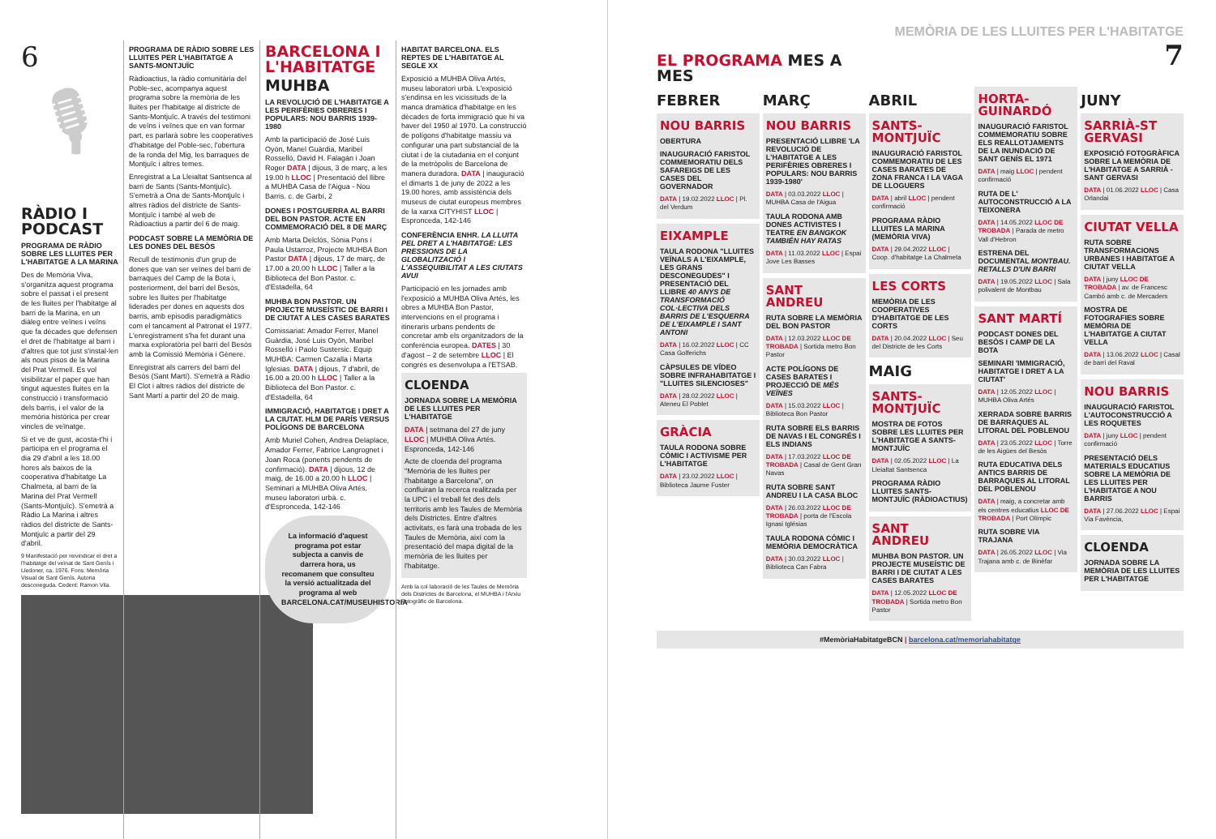6
🎙
RÀDIO I PODCAST
PROGRAMA DE RÀDIO SOBRE LES LLUITES PER L'HABITATGE A LA MARINA
Des de Memòria Viva, s'organitza aquest programa sobre el passat i el present de les lluites per l'habitatge al barri de la Marina, en un diàleg entre veïnes i veïns que fa dècades que defensen el dret de l'habitatge al barri i d'altres que tot just s'instal·len als nous pisos de la Marina del Prat Vermell. Es vol visibilitzar el paper que han tingut aquestes lluites en la construcció i transformació dels barris, i el valor de la memòria històrica per crear vincles de veïnatge.
Si et ve de gust, acosta-t'hi i participa en el programa el dia 29 d'abril a les 18.00 hores als baixos de la cooperativa d'habitatge La Chalmeta, al barri de la Marina del Prat Vermell (Sants-Montjuïc). S'emetrà a Ràdio La Marina i altres ràdios del districte de Sants-Montjuïc a partir del 29 d'abril.
9 Manifestació per reivindicar el dret a l'habitatge del veïnat de Sant Genís i Lledoner, ca. 1976. Fons: Memòria Visual de Sant Genís. Autoria desconeguda. Cedent: Ramon Vila.
PROGRAMA DE RÀDIO SOBRE LES LLUITES PER L'HABITATGE A SANTS-MONTJUÏC
Ràdioactius, la ràdio comunitària del Poble-sec, acompanya aquest programa sobre la memòria de les lluites per l'habitatge al districte de Sants-Montjuïc. A través del testimoni de veïns i veïnes que en van formar part, es parlarà sobre les cooperatives d'habitatge del Poble-sec, l'obertura de la ronda del Mig, les barraques de Montjuïc i altres temes.
Enregistrat a La Lleialtat Santsenca al barri de Sants (Sants-Montjuïc). S'emetrà a Ona de Sants-Montjuïc i altres ràdios del districte de Sants-Montjuïc i també al web de Ràdioactius a partir del 6 de maig.
PODCAST SOBRE LA MEMÒRIA DE LES DONES DEL BESÒS
Recull de testimonis d'un grup de dones que van ser veïnes del barri de barraques del Camp de la Bota i, posteriorment, del barri del Besòs, sobre les lluites per l'habitatge liderades per dones en aquests dos barris, amb episodis paradigmàtics com el tancament al Patronat el 1977. L'enregistrament s'ha fet durant una marxa exploratòria pel barri del Besòs amb la Comissió Memòria i Gènere.
Enregistrat als carrers del barri del Besòs (Sant Martí). S'emetrà a Ràdio El Clot i altres ràdios del districte de Sant Martí a partir del 20 de maig.
BARCELONA I L'HABITATGE
MUHBA
LA REVOLUCIÓ DE L'HABITATGE A LES PERIFÈRIES OBRERES I POPULARS: NOU BARRIS 1939-1980
Amb la participació de José Luis Oyón, Manel Guàrdia, Maribel Rosselló, David H. Falagán i Joan Roger DATA | dijous, 3 de març, a les 19.00 h LLOC | Presentació del llibre a MUHBA Casa de l'Aigua - Nou Barris. c. de Garbí, 2
DONES I POSTGUERRA AL BARRI DEL BON PASTOR. ACTE EN COMMEMORACIÓ DEL 8 DE MARÇ
Amb Marta Delclós, Sònia Pons i Paula Ustarroz, Projecte MUHBA Bon Pastor DATA | dijous, 17 de març, de 17.00 a 20.00 h LLOC | Taller a la Biblioteca del Bon Pastor. c. d'Estadella, 64
MUHBA BON PASTOR. UN PROJECTE MUSEÍSTIC DE BARRI I DE CIUTAT A LES CASES BARATES
Comissariat: Amador Ferrer, Manel Guàrdia, José Luis Oyón, Maribel Rosselló i Paolo Sustersic. Equip MUHBA: Carmen Cazalla i Marta Iglesias. DATA | dijous, 7 d'abril, de 16.00 a 20.00 h LLOC | Taller a la Biblioteca del Bon Pastor. c. d'Estadella, 64
IMMIGRACIÓ, HABITATGE I DRET A LA CIUTAT. HLM DE PARÍS VERSUS POLÍGONS DE BARCELONA
Amb Muriel Cohen, Andrea Delaplace, Amador Ferrer, Fabrice Langrognet i Joan Roca (ponents pendents de confirmació). DATA | dijous, 12 de maig, de 16.00 a 20.00 h LLOC | Seminari a MUHBA Oliva Artés, museu laboratori urbà. c. d'Espronceda, 142-146
La informació d'aquest programa pot estar subjecta a canvis de darrera hora, us recomanem que consulteu la versió actualitzada del programa al web BARCELONA.CAT/MUSEUHISTORIA
HABITAT BARCELONA. ELS REPTES DE L'HABITATGE AL SEGLE XX
Exposició a MUHBA Oliva Artés, museu laboratori urbà. L'exposició s'endinsa en les vicissituds de la manca dramàtica d'habitatge en les dècades de forta immigració que hi va haver del 1950 al 1970. La construcció de polígons d'habitatge massiu va configurar una part substancial de la ciutat i de la ciutadania en el conjunt de la metròpolis de Barcelona de manera duradora. DATA | inauguració el dimarts 1 de juny de 2022 a les 19.00 hores, amb assistència dels museus de ciutat europeus membres de la xarxa CITYHIST LLOC | Espronceda, 142-146
CONFERÈNCIA ENHR. LA LLUITA PEL DRET A L'HABITATGE: LES PRESSIONS DE LA GLOBALITZACIÓ I L'ASSEQUIBILITAT A LES CIUTATS AVUI
Participació en les jornades amb l'exposició a MUHBA Oliva Artés, les obres a MUHBA Bon Pastor, intervencions en el programa i itineraris urbans pendents de concretar amb els organitzadors de la conferència europea. DATES | 30 d'agost – 2 de setembre LLOC | El congrés es desenvolupa a l'ETSAB.
CLOENDA
JORNADA SOBRE LA MEMÒRIA DE LES LLUITES PER L'HABITATGE
DATA | setmana del 27 de juny LLOC | MUHBA Oliva Artés. Espronceda, 142-146
Acte de cloenda del programa "Memòria de les lluites per l'habitatge a Barcelona", on confluiran la recerca realitzada per la UPC i el treball fet des dels territoris amb les Taules de Memòria dels Districtes. Entre d'altres activitats, es farà una trobada de les Taules de Memòria, així com la presentació del mapa digital de la memòria de les lluites per l'habitatge.
Amb la col·laboració de les Taules de Memòria dels Districtes de Barcelona, el MUHBA i l'Arxiu Fotogràfic de Barcelona.
EL PROGRAMA MES A MES
MEMÒRIA DE LES LLUITES PER L'HABITATGE 7
FEBRER
NOU BARRIS
OBERTURA
INAUGURACIÓ FARISTOL COMMEMORATIU DELS SAFAREIGS DE LES CASES DEL GOVERNADOR
DATA | 19.02.2022 LLOC | Pl. del Verdum
EIXAMPLE
TAULA RODONA "LLUITES VEÏNALS A L'EIXAMPLE, LES GRANS DESCONEGUDES" I PRESENTACIÓ DEL LLIBRE 40 ANYS DE TRANSFORMACIÓ COL·LECTIVA DELS BARRIS DE L'ESQUERRA DE L'EIXAMPLE I SANT ANTONI
DATA | 16.02.2022 LLOC | CC Casa Golferichs
CÀPSULES DE VÍDEO SOBRE INFRAHABITATGE I "LLUITES SILENCIOSES"
DATA | 28.02.2022 LLOC | Ateneu El Poblet
GRÀCIA
TAULA RODONA SOBRE CÒMIC I ACTIVISME PER L'HABITATGE
DATA | 23.02.2022 LLOC | Biblioteca Jaume Fuster
MARÇ
NOU BARRIS
PRESENTACIÓ LLIBRE 'LA REVOLUCIÓ DE L'HABITATGE A LES PERIFÈRIES OBRERES I POPULARS: NOU BARRIS 1939-1980'
DATA | 03.03.2022 LLOC | MUHBA Casa de l'Aigua
TAULA RODONA AMB DONES ACTIVISTES I TEATRE EN BANGKOK TAMBIÉN HAY RATAS
DATA | 11.03.2022 LLOC | Espai Jove Les Basses
SANT ANDREU
RUTA SOBRE LA MEMÒRIA DEL BON PASTOR
DATA | 12.03.2022 LLOC DE TROBADA | Sortida metro Bon Pastor
ACTE POLÍGONS DE CASES BARATES I PROJECCIÓ DE MÉS VEÏNES
DATA | 15.03.2022 LLOC | Biblioteca Bon Pastor
RUTA SOBRE ELS BARRIS DE NAVAS I EL CONGRÉS I ELS INDIANS
DATA | 17.03.2022 LLOC DE TROBADA | Casal de Gent Gran Navas
RUTA SOBRE SANT ANDREU I LA CASA BLOC
DATA | 26.03.2022 LLOC DE TROBADA | porta de l'Escola Ignasi Iglésias
TAULA RODONA CÒMIC I MEMÒRIA DEMOCRÀTICA
DATA | 30.03.2022 LLOC | Biblioteca Can Fabra
ABRIL
SANTS-MONTJUÏC
INAUGURACIÓ FARISTOL COMMEMORATIU DE LES CASES BARATES DE ZONA FRANCA I LA VAGA DE LLOGUERS
DATA | abril LLOC | pendent confirmació
PROGRAMA RÀDIO LLUITES LA MARINA (MEMÒRIA VIVA)
DATA | 29.04.2022 LLOC | Coop. d'habitatge La Chalmeta
LES CORTS
MEMÒRIA DE LES COOPERATIVES D'HABITATGE DE LES CORTS
DATA | 20.04.2022 LLOC | Seu del Districte de les Corts
MAIG
SANTS-MONTJUÏC
MOSTRA DE FOTOS SOBRE LES LLUITES PER L'HABITATGE A SANTS-MONTJUÏC
DATA | 02.05.2022 LLOC | La Lleialtat Santsenca
PROGRAMA RÀDIO LLUITES SANTS-MONTJUÏC (RÀDIOACTIUS)
SANT ANDREU
MUHBA BON PASTOR. UN PROJECTE MUSEÍSTIC DE BARRI I DE CIUTAT A LES CASES BARATES
DATA | 12.05.2022 LLOC DE TROBADA | Sortida metro Bon Pastor
HORTA-GUINARDÓ
INAUGURACIÓ FARISTOL COMMEMORATIU SOBRE ELS REALLOTJAMENTS DE LA INUNDACIÓ DE SANT GENÍS EL 1971
DATA | maig LLOC | pendent confirmació
RUTA DE L' AUTOCONSTRUCCIÓ A LA TEIXONERA
DATA | 14.05.2022 LLOC DE TROBADA | Parada de metro Vall d'Hebron
ESTRENA DEL DOCUMENTAL MONTBAU. RETALLS D'UN BARRI
DATA | 19.05.2022 LLOC | Sala polivalent de Montbau
SANT MARTÍ
PODCAST DONES DEL BESÒS I CAMP DE LA BOTA
SEMINARI 'IMMIGRACIÓ, HABITATGE I DRET A LA CIUTAT'
DATA | 12.05.2022 LLOC | MUHBA Oliva Artés
XERRADA SOBRE BARRIS DE BARRAQUES AL LITORAL DEL POBLENOU
DATA | 23.05.2022 LLOC | Torre de les Aigües del Besòs
RUTA EDUCATIVA DELS ANTICS BARRIS DE BARRAQUES AL LITORAL DEL POBLENOU
DATA | maig, a concretar amb els centres educatius LLOC DE TROBADA | Port Olímpic
RUTA SOBRE VIA TRAJANA
DATA | 26.05.2022 LLOC | Via Trajana amb c. de Binèfar
JUNY
SARRIÀ-ST GERVASI
EXPOSICIÓ FOTOGRÀFICA SOBRE LA MEMÒRIA DE L'HABITATGE A SARRIÀ - SANT GERVASI
DATA | 01.06.2022 LLOC | Casa Orlandai
CIUTAT VELLA
RUTA SOBRE TRANSFORMACIONS URBANES I HABITATGE A CIUTAT VELLA
DATA | juny LLOC DE TROBADA | av. de Francesc Cambó amb c. de Mercaders
MOSTRA DE FOTOGRAFIES SOBRE MEMÒRIA DE L'HABITATGE A CIUTAT VELLA
DATA | 13.06.2022 LLOC | Casal de barri del Raval
NOU BARRIS
INAUGURACIÓ FARISTOL L'AUTOCONSTRUCCIÓ A LES ROQUETES
DATA | juny LLOC | pendent confirmació
PRESENTACIÓ DELS MATERIALS EDUCATIUS SOBRE LA MEMÒRIA DE LES LLUITES PER L'HABITATGE A NOU BARRIS
DATA | 27.06.2022 LLOC | Espai Via Favència,
CLOENDA
JORNADA SOBRE LA MEMÒRIA DE LES LLUITES PER L'HABITATGE
#MemòriaHabitatgeBCN | barcelona.cat/memoriahabitatge